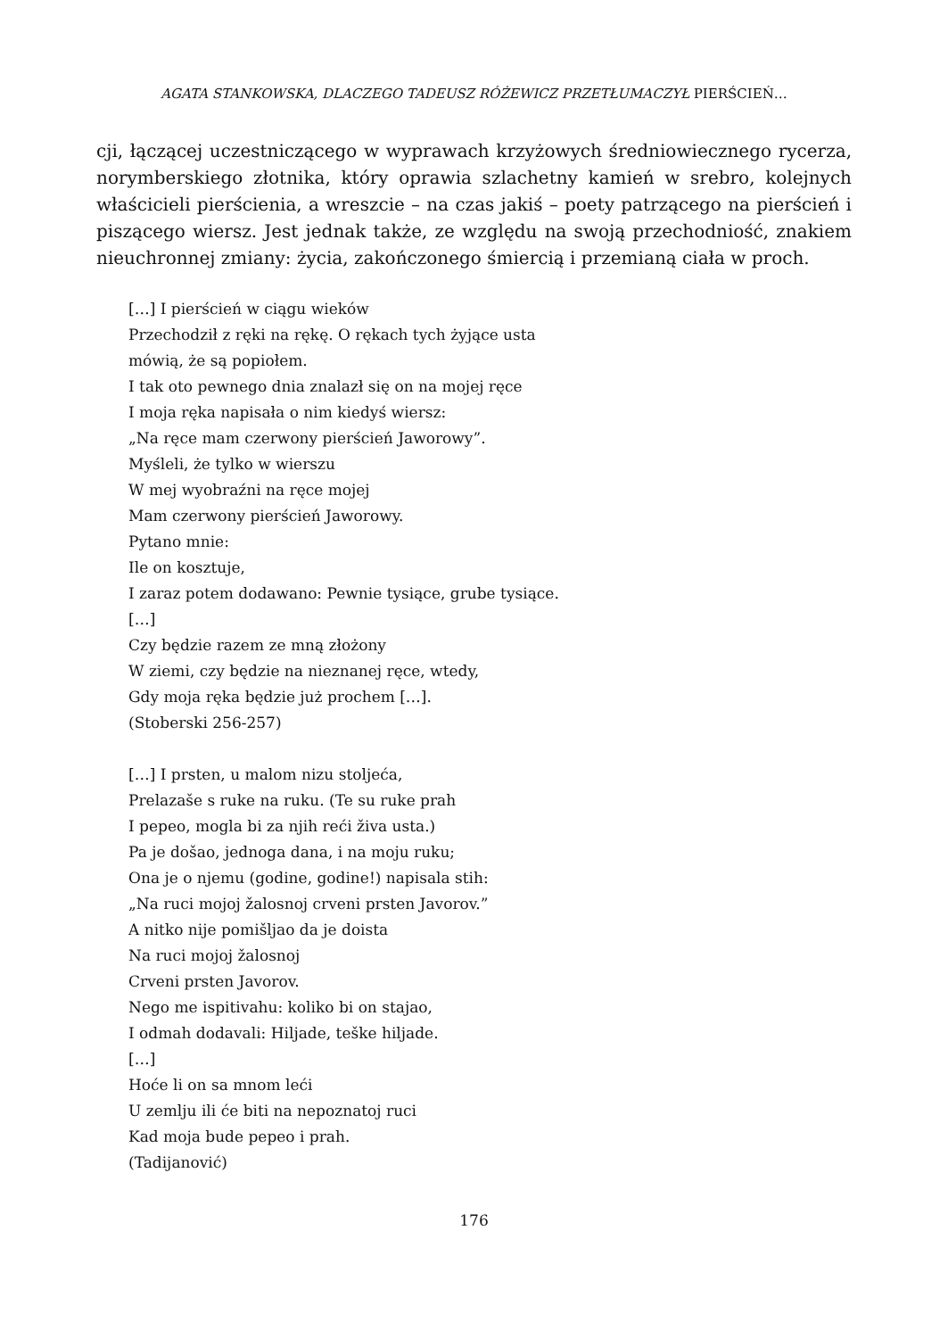AGATA STANKOWSKA, DLACZEGO TADEUSZ RÓŻEWICZ PRZETŁUMACZYŁ PIERŚCIEŃ…
cji, łączącej uczestniczącego w wyprawach krzyżowych średniowiecznego rycerza, norymberskiego złotnika, który oprawia szlachetny kamień w srebro, kolejnych właścicieli pierścienia, a wreszcie – na czas jakiś – poety patrzącego na pierścień i piszącego wiersz. Jest jednak także, ze względu na swoją przechodniość, znakiem nieuchronnej zmiany: życia, zakończonego śmiercią i przemianą ciała w proch.
[…] I pierścień w ciągu wieków
Przechodził z ręki na rękę. O rękach tych żyjące usta
mówią, że są popiołem.
I tak oto pewnego dnia znalazł się on na mojej ręce
I moja ręka napisała o nim kiedyś wiersz:
„Na ręce mam czerwony pierścień Jaworowy”.
Myśleli, że tylko w wierszu
W mej wyobraźni na ręce mojej
Mam czerwony pierścień Jaworowy.
Pytano mnie:
Ile on kosztuje,
I zaraz potem dodawano: Pewnie tysiące, grube tysiące.
[…]
Czy będzie razem ze mną złożony
W ziemi, czy będzie na nieznanej ręce, wtedy,
Gdy moja ręka będzie już prochem […].
(Stoberski 256-257)
[…] I prsten, u malom nizu stoljeća,
Prelazaše s ruke na ruku. (Te su ruke prah
I pepeo, mogla bi za njih reći živa usta.)
Pa je došao, jednoga dana, i na moju ruku;
Ona je o njemu (godine, godine!) napisala stih:
„Na ruci mojoj žalosnoj crveni prsten Javorov.”
A nitko nije pomišljao da je doista
Na ruci mojoj žalosnoj
Crveni prsten Javorov.
Nego me ispitivahu: koliko bi on stajao,
I odmah dodavali: Hiljade, teške hiljade.
[…]
Hoće li on sa mnom leći
U zemlju ili će biti na nepoznatoj ruci
Kad moja bude pepeo i prah.
(Tadijanović)
176